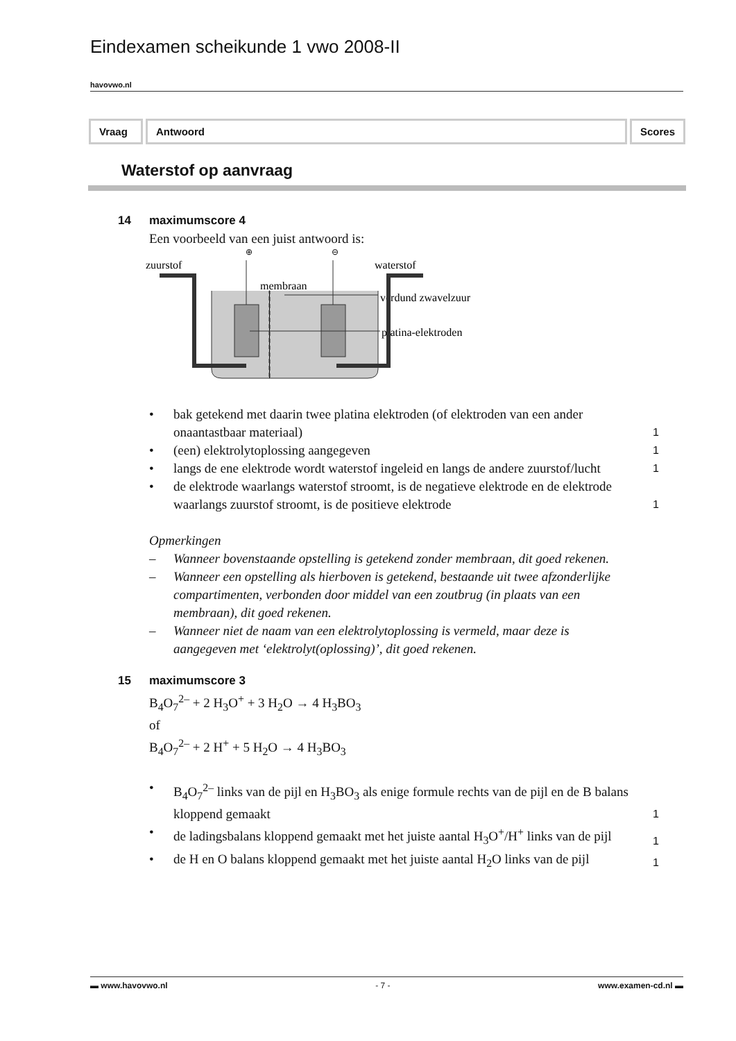Eindexamen scheikunde 1 vwo 2008-II
havovwo.nl
Vraag Antwoord Scores
Waterstof op aanvraag
14 maximumscore 4
Een voorbeeld van een juist antwoord is:
zuurstof
waterstof
membraan
verdund zwavelzuur
platina-elektroden
⊕
⊖
• bak getekend met daarin twee platina elektroden (of elektroden van een ander onaantastbaar materiaal) 1
• (een) elektrolytoplossing aangegeven 1
• langs de ene elektrode wordt waterstof ingeleid en langs de andere zuurstof/lucht 1
• de elektrode waarlangs waterstof stroomt, is de negatieve elektrode en de elektrode waarlangs zuurstof stroomt, is de positieve elektrode 1
Opmerkingen
– Wanneer bovenstaande opstelling is getekend zonder membraan, dit goed rekenen.
– Wanneer een opstelling als hierboven is getekend, bestaande uit twee afzonderlijke compartimenten, verbonden door middel van een zoutbrug (in plaats van een membraan), dit goed rekenen.
– Wanneer niet de naam van een elektrolytoplossing is vermeld, maar deze is aangegeven met ‘elektrolyt(oplossing)’, dit goed rekenen.
15 maximumscore 3
B<sub>4</sub>O<sub>7</sub><sup>2–</sup> + 2 H<sub>3</sub>O<sup>+</sup> + 3 H<sub>2</sub>O → 4 H<sub>3</sub>BO<sub>3</sub>
of
B<sub>4</sub>O<sub>7</sub><sup>2–</sup> + 2 H<sup>+</sup> + 5 H<sub>2</sub>O → 4 H<sub>3</sub>BO<sub>3</sub>
• B<sub>4</sub>O<sub>7</sub><sup>2–</sup> links van de pijl en H<sub>3</sub>BO<sub>3</sub> als enige formule rechts van de pijl en de B balans kloppend gemaakt 1
• de ladingsbalans kloppend gemaakt met het juiste aantal H<sub>3</sub>O<sup>+</sup>/H<sup>+</sup> links van de pijl 1
• de H en O balans kloppend gemaakt met het juiste aantal H<sub>2</sub>O links van de pijl 1
▬ www.havovwo.nl - 7 - www.examen-cd.nl ▬